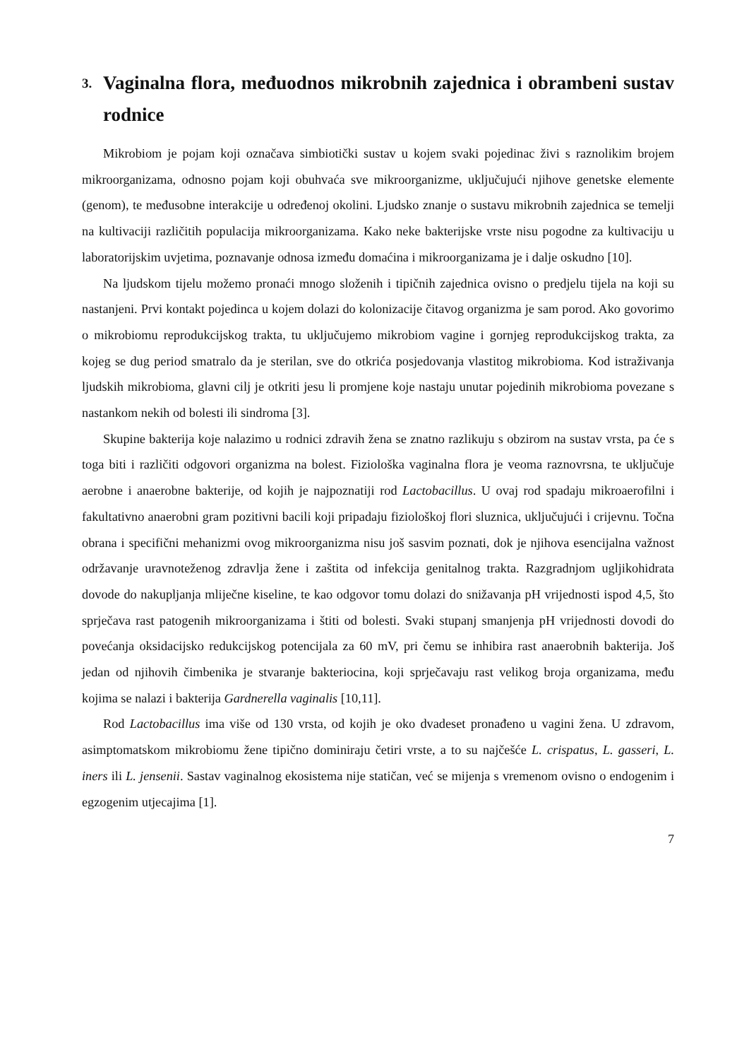3. Vaginalna flora, međuodnos mikrobnih zajednica i obrambeni sustav rodnice
Mikrobiom je pojam koji označava simbiotički sustav u kojem svaki pojedinac živi s raznolikim brojem mikroorganizama, odnosno pojam koji obuhvaća sve mikroorganizme, uključujući njihove genetske elemente (genom), te međusobne interakcije u određenoj okolini. Ljudsko znanje o sustavu mikrobnih zajednica se temelji na kultivaciji različitih populacija mikroorganizama. Kako neke bakterijske vrste nisu pogodne za kultivaciju u laboratorijskim uvjetima, poznavanje odnosa između domaćina i mikroorganizama je i dalje oskudno [10].
Na ljudskom tijelu možemo pronaći mnogo složenih i tipičnih zajednica ovisno o predjelu tijela na koji su nastanjeni. Prvi kontakt pojedinca u kojem dolazi do kolonizacije čitavog organizma je sam porod. Ako govorimo o mikrobiomu reprodukcijskog trakta, tu uključujemo mikrobiom vagine i gornjeg reprodukcijskog trakta, za kojeg se dug period smatralo da je sterilan, sve do otkrića posjedovanja vlastitog mikrobioma. Kod istraživanja ljudskih mikrobioma, glavni cilj je otkriti jesu li promjene koje nastaju unutar pojedinih mikrobioma povezane s nastankom nekih od bolesti ili sindroma [3].
Skupine bakterija koje nalazimo u rodnici zdravih žena se znatno razlikuju s obzirom na sustav vrsta, pa će s toga biti i različiti odgovori organizma na bolest. Fiziološka vaginalna flora je veoma raznovrsna, te uključuje aerobne i anaerobne bakterije, od kojih je najpoznatiji rod Lactobacillus. U ovaj rod spadaju mikroaerofilni i fakultativno anaerobni gram pozitivni bacili koji pripadaju fiziološkoj flori sluznica, uključujući i crijevnu. Točna obrana i specifični mehanizmi ovog mikroorganizma nisu još sasvim poznati, dok je njihova esencijalna važnost održavanje uravnoteženog zdravlja žene i zaštita od infekcija genitalnog trakta. Razgradnjom ugljikohidrata dovode do nakupljanja mliječne kiseline, te kao odgovor tomu dolazi do snižavanja pH vrijednosti ispod 4,5, što sprječava rast patogenih mikroorganizama i štiti od bolesti. Svaki stupanj smanjenja pH vrijednosti dovodi do povećanja oksidacijsko redukcijskog potencijala za 60 mV, pri čemu se inhibira rast anaerobnih bakterija. Još jedan od njihovih čimbenika je stvaranje bakteriocina, koji sprječavaju rast velikog broja organizama, među kojima se nalazi i bakterija Gardnerella vaginalis [10,11].
Rod Lactobacillus ima više od 130 vrsta, od kojih je oko dvadeset pronađeno u vagini žena. U zdravom, asimptomatskom mikrobiomu žene tipično dominiraju četiri vrste, a to su najčešće L. crispatus, L. gasseri, L. iners ili L. jensenii. Sastav vaginalnog ekosistema nije statičan, već se mijenja s vremenom ovisno o endogenim i egzogenim utjecajima [1].
7